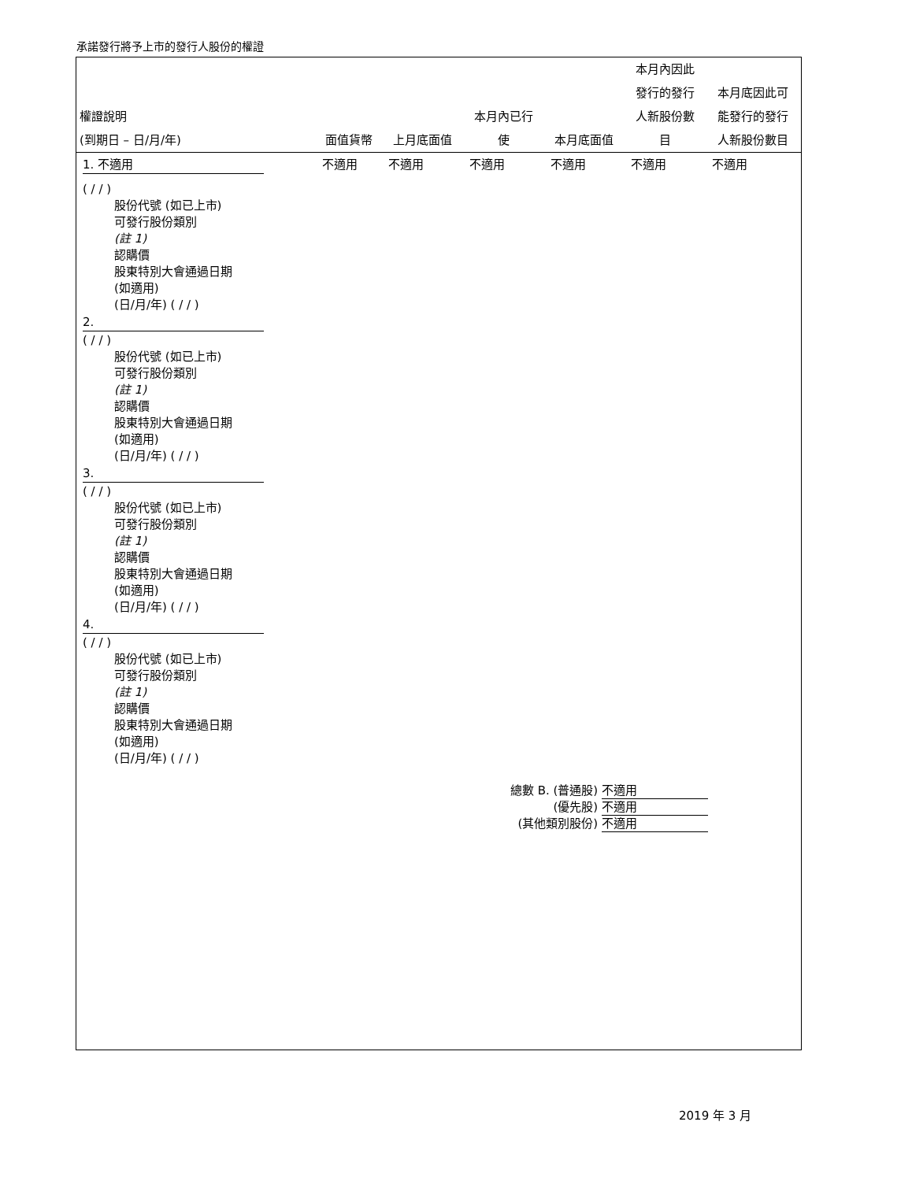承諾發行將予上市的發行人股份的權證
| 權證說明 (到期日 – 日/月/年) | 面值貨幣 | 上月底面值 | 本月內已行 使 | 本月底面值 | 本月內因此 發行的發行 人新股份數 目 | 本月底因此可 能發行的發行 人新股份數目 |
| --- | --- | --- | --- | --- | --- | --- |
| 1. 不適用 | 不適用 | 不適用 | 不適用 | 不適用 | 不適用 | 不適用 |
| ( / / ) 股份代號 (如已上市) 可發行股份類別 (註 1) 認購價 股東特別大會通過日期 (如適用) (日/月/年) ( / / ) 2. ( / / ) 股份代號 (如已上市) 可發行股份類別 (註 1) 認購價 股東特別大會通過日期 (如適用) (日/月/年) ( / / ) 3. ( / / ) 股份代號 (如已上市) 可發行股份類別 (註 1) 認購價 股東特別大會通過日期 (如適用) (日/月/年) ( / / ) 4. ( / / ) 股份代號 (如已上市) 可發行股份類別 (註 1) 認購價 股東特別大會通過日期 (如適用) (日/月/年) ( / / ) 總數 B. (普通股) 不適用 (優先股) 不適用 (其他類別股份) 不適用 | | | | | | |
2019 年 3 月